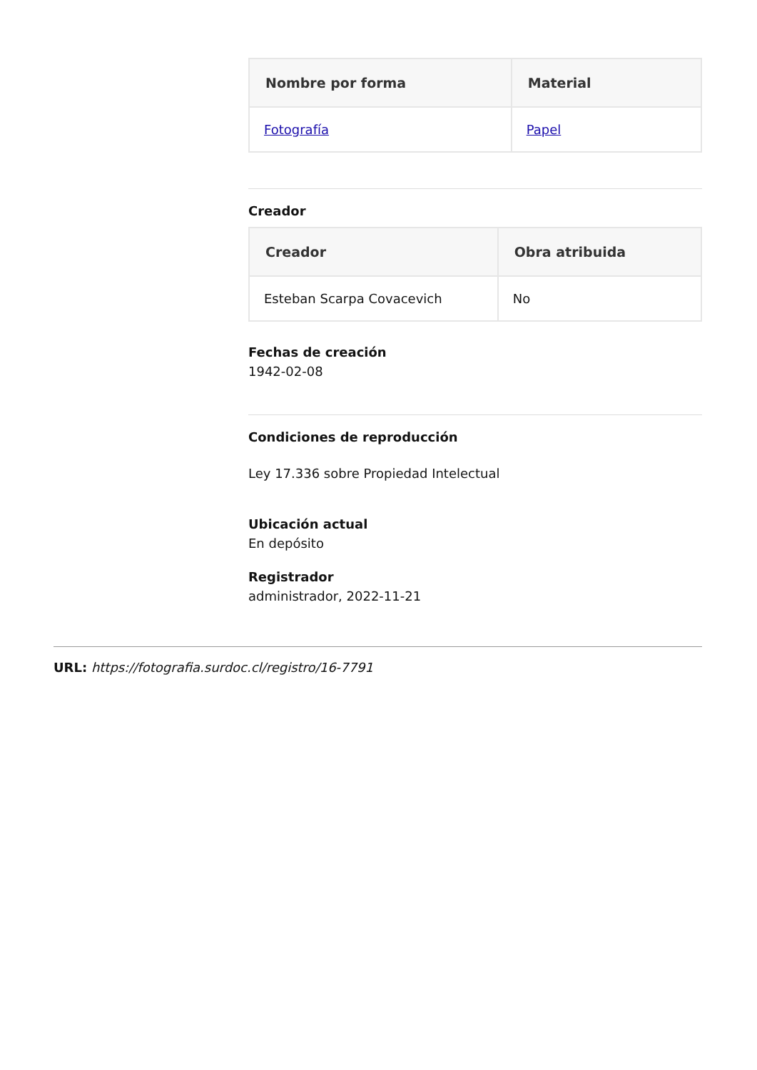| Nombre por forma | Material |
| --- | --- |
| Fotografía | Papel |
Creador
| Creador | Obra atribuida |
| --- | --- |
| Esteban Scarpa Covacevich | No |
Fechas de creación
1942-02-08
Condiciones de reproducción
Ley 17.336 sobre Propiedad Intelectual
Ubicación actual
En depósito
Registrador
administrador, 2022-11-21
URL: https://fotografia.surdoc.cl/registro/16-7791